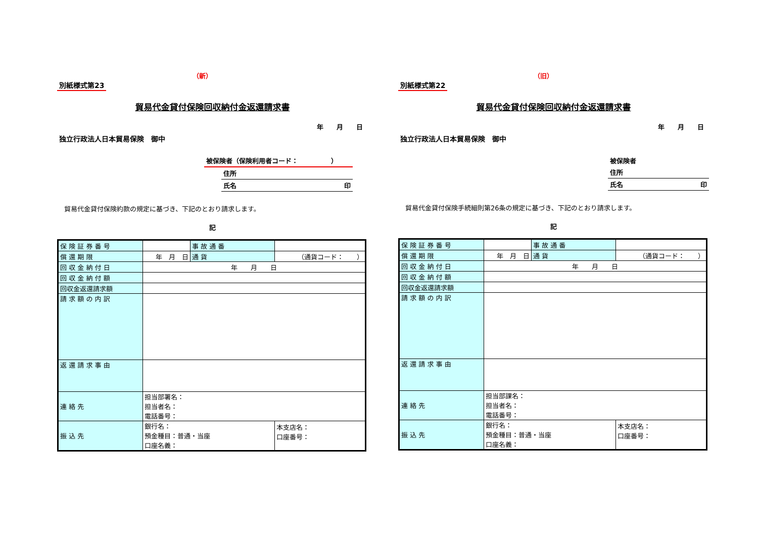（新）
別紙様式第23
貿易代金貸付保険回収納付金返還請求書
年　　月　　日
独立行政法人日本貿易保険　御中
被保険者（保険利用者コード：　　　　　）
住所
氏名 印
貿易代金貸付保険約款の規定に基づき、下記のとおり請求します。
記
| 保 険 証 券 番 号 | | 事 故 通 番 | |
| 償 還 期 限 | 年 月 日 | 通 貨 | （通貨コード： ） |
| 回 収 金 納 付 日 | 年 月 日 | | |
| 回 収 金 納 付 額 | | | |
| 回収金返還請求額 | | | |
| 請 求 額 の 内 訳 | | | |
| 返 還 請 求 事 由 | | | |
| 連 絡 先 | 担当部署名： 担当者名： 電話番号： | | |
| 振 込 先 | 銀行名： 預金種目：普通・当座 口座名義： | | 本支店名： 口座番号： |
（旧）
別紙様式第22
貿易代金貸付保険回収納付金返還請求書
年　　月　　日
独立行政法人日本貿易保険　御中
被保険者
住所
氏名 印
貿易代金貸付保険手続細則第26条の規定に基づき、下記のとおり請求します。
記
| 保 険 証 券 番 号 | | 事 故 通 番 | |
| 償 還 期 限 | 年 月 日 | 通 貨 | （通貨コード： ） |
| 回 収 金 納 付 日 | 年 月 日 | | |
| 回 収 金 納 付 額 | | | |
| 回収金返還請求額 | | | |
| 請 求 額 の 内 訳 | | | |
| 返 還 請 求 事 由 | | | |
| 連 絡 先 | 担当部課名： 担当者名： 電話番号： | | |
| 振 込 先 | 銀行名： 預金種目：普通・当座 口座名義： | | 本支店名： 口座番号： |